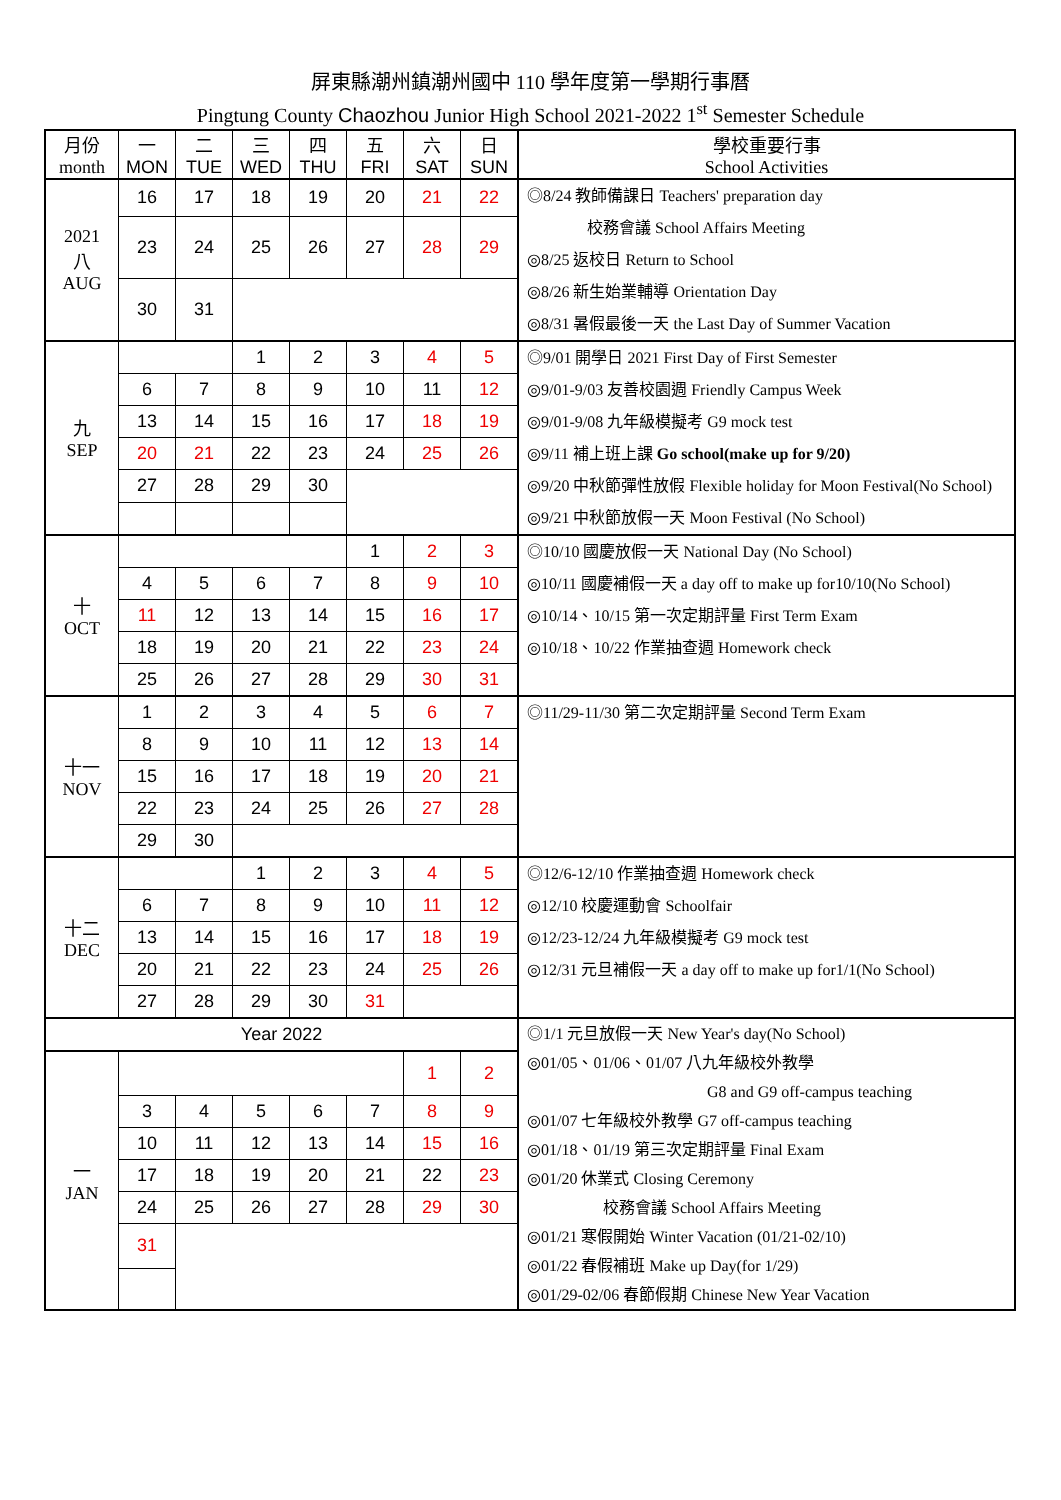屏東縣潮州鎮潮州國中 110 學年度第一學期行事曆
Pingtung County Chaozhou Junior High School 2021-2022 1<sup>st</sup> Semester Schedule
| 月份 month | 一 MON | 二 TUE | 三 WED | 四 THU | 五 FRI | 六 SAT | 日 SUN | 學校重要行事 School Activities |
| --- | --- | --- | --- | --- | --- | --- | --- | --- |
| 2021 八 AUG | 16 | 17 | 18 | 19 | 20 | 21 | 22 | ◎8/24 教師備課日 Teachers' preparation day 校務會議 School Affairs Meeting ◎8/25 返校日 Return to School ◎8/26 新生始業輔導 Orientation Day ◎8/31 暑假最後一天 the Last Day of Summer Vacation |
| | 23 | 24 | 25 | 26 | 27 | 28 | 29 | |
| | 30 | 31 | | | | | | |
| 九 SEP | | | 1 | 2 | 3 | 4 | 5 | ◎9/01 開學日 2021 First Day of First Semester ◎9/01-9/03 友善校園週 Friendly Campus Week ◎9/01-9/08 九年級模擬考 G9 mock test ◎9/11 補上班上課 Go school(make up for 9/20) ◎9/20 中秋節彈性放假 Flexible holiday for Moon Festival(No School) ◎9/21 中秋節放假一天 Moon Festival (No School) |
| | 6 | 7 | 8 | 9 | 10 | 11 | 12 | |
| | 13 | 14 | 15 | 16 | 17 | 18 | 19 | |
| | 20 | 21 | 22 | 23 | 24 | 25 | 26 | |
| | 27 | 28 | 29 | 30 | | | | |
| 十 OCT | | | | | 1 | 2 | 3 | ◎10/10 國慶放假一天 National Day (No School) ◎10/11 國慶補假一天 a day off to make up for10/10(No School) ◎10/14、10/15 第一次定期評量 First Term Exam ◎10/18、10/22 作業抽查週 Homework check |
| | 4 | 5 | 6 | 7 | 8 | 9 | 10 | |
| | 11 | 12 | 13 | 14 | 15 | 16 | 17 | |
| | 18 | 19 | 20 | 21 | 22 | 23 | 24 | |
| | 25 | 26 | 27 | 28 | 29 | 30 | 31 | |
| 十一 NOV | 1 | 2 | 3 | 4 | 5 | 6 | 7 | ◎11/29-11/30 第二次定期評量 Second Term Exam |
| | 8 | 9 | 10 | 11 | 12 | 13 | 14 | |
| | 15 | 16 | 17 | 18 | 19 | 20 | 21 | |
| | 22 | 23 | 24 | 25 | 26 | 27 | 28 | |
| | 29 | 30 | | | | | | |
| 十二 DEC | | | 1 | 2 | 3 | 4 | 5 | ◎12/6-12/10 作業抽查週 Homework check ◎12/10 校慶運動會 Schoolfair ◎12/23-12/24 九年級模擬考 G9 mock test ◎12/31 元旦補假一天 a day off to make up for1/1(No School) |
| | 6 | 7 | 8 | 9 | 10 | 11 | 12 | |
| | 13 | 14 | 15 | 16 | 17 | 18 | 19 | |
| | 20 | 21 | 22 | 23 | 24 | 25 | 26 | |
| | 27 | 28 | 29 | 30 | 31 | | | |
| Year 2022 | | | | | | | | ◎1/1 元旦放假一天 New Year's day(No School) ◎01/05、01/06、01/07 八九年級校外教學 G8 and G9 off-campus teaching ◎01/07 七年級校外教學 G7 off-campus teaching ◎01/18、01/19 第三次定期評量 Final Exam ◎01/20 休業式 Closing Ceremony 校務會議 School Affairs Meeting ◎01/21 寒假開始 Winter Vacation (01/21-02/10) ◎01/22 春假補班 Make up Day(for 1/29) ◎01/29-02/06 春節假期 Chinese New Year Vacation |
| 一 JAN | | | | | | 1 | 2 | |
| | 3 | 4 | 5 | 6 | 7 | 8 | 9 | |
| | 10 | 11 | 12 | 13 | 14 | 15 | 16 | |
| | 17 | 18 | 19 | 20 | 21 | 22 | 23 | |
| | 24 | 25 | 26 | 27 | 28 | 29 | 30 | |
| | 31 | | | | | | | |